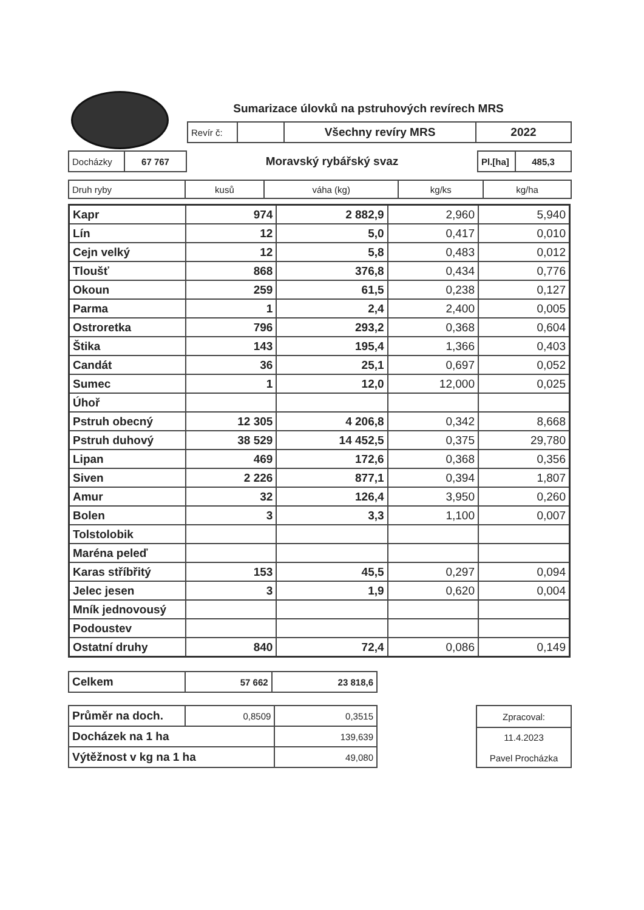Sumarizace úlovků na pstruhových revírech MRS
| Revír č: | | Všechny revíry MRS | 2022 |
| Docházky | 67 767 | Moravský rybářský svaz | Pl.[ha] | 485,3 |
| Druh ryby | kusů | váha (kg) | kg/ks | kg/ha |
| --- | --- | --- | --- | --- |
| Kapr | 974 | 2 882,9 | 2,960 | 5,940 |
| Lín | 12 | 5,0 | 0,417 | 0,010 |
| Cejn velký | 12 | 5,8 | 0,483 | 0,012 |
| Tloušť | 868 | 376,8 | 0,434 | 0,776 |
| Okoun | 259 | 61,5 | 0,238 | 0,127 |
| Parma | 1 | 2,4 | 2,400 | 0,005 |
| Ostroretka | 796 | 293,2 | 0,368 | 0,604 |
| Štika | 143 | 195,4 | 1,366 | 0,403 |
| Candát | 36 | 25,1 | 0,697 | 0,052 |
| Sumec | 1 | 12,0 | 12,000 | 0,025 |
| Úhoř | | | | |
| Pstruh obecný | 12 305 | 4 206,8 | 0,342 | 8,668 |
| Pstruh duhový | 38 529 | 14 452,5 | 0,375 | 29,780 |
| Lipan | 469 | 172,6 | 0,368 | 0,356 |
| Siven | 2 226 | 877,1 | 0,394 | 1,807 |
| Amur | 32 | 126,4 | 3,950 | 0,260 |
| Bolen | 3 | 3,3 | 1,100 | 0,007 |
| Tolstolobik | | | | |
| Maréna peleď | | | | |
| Karas stříbřitý | 153 | 45,5 | 0,297 | 0,094 |
| Jelec jesen | 3 | 1,9 | 0,620 | 0,004 |
| Mník jednovousý | | | | |
| Podoustev | | | | |
| Ostatní druhy | 840 | 72,4 | 0,086 | 0,149 |
| Celkem | 57 662 | 23 818,6 |
| Průměr na doch. | 0,8509 | 0,3515 |
| Docházek na 1 ha | | 139,639 |
| Výtěžnost v kg na 1 ha | | 49,080 |
| Zpracoval: |
| 11.4.2023 Pavel Procházka |